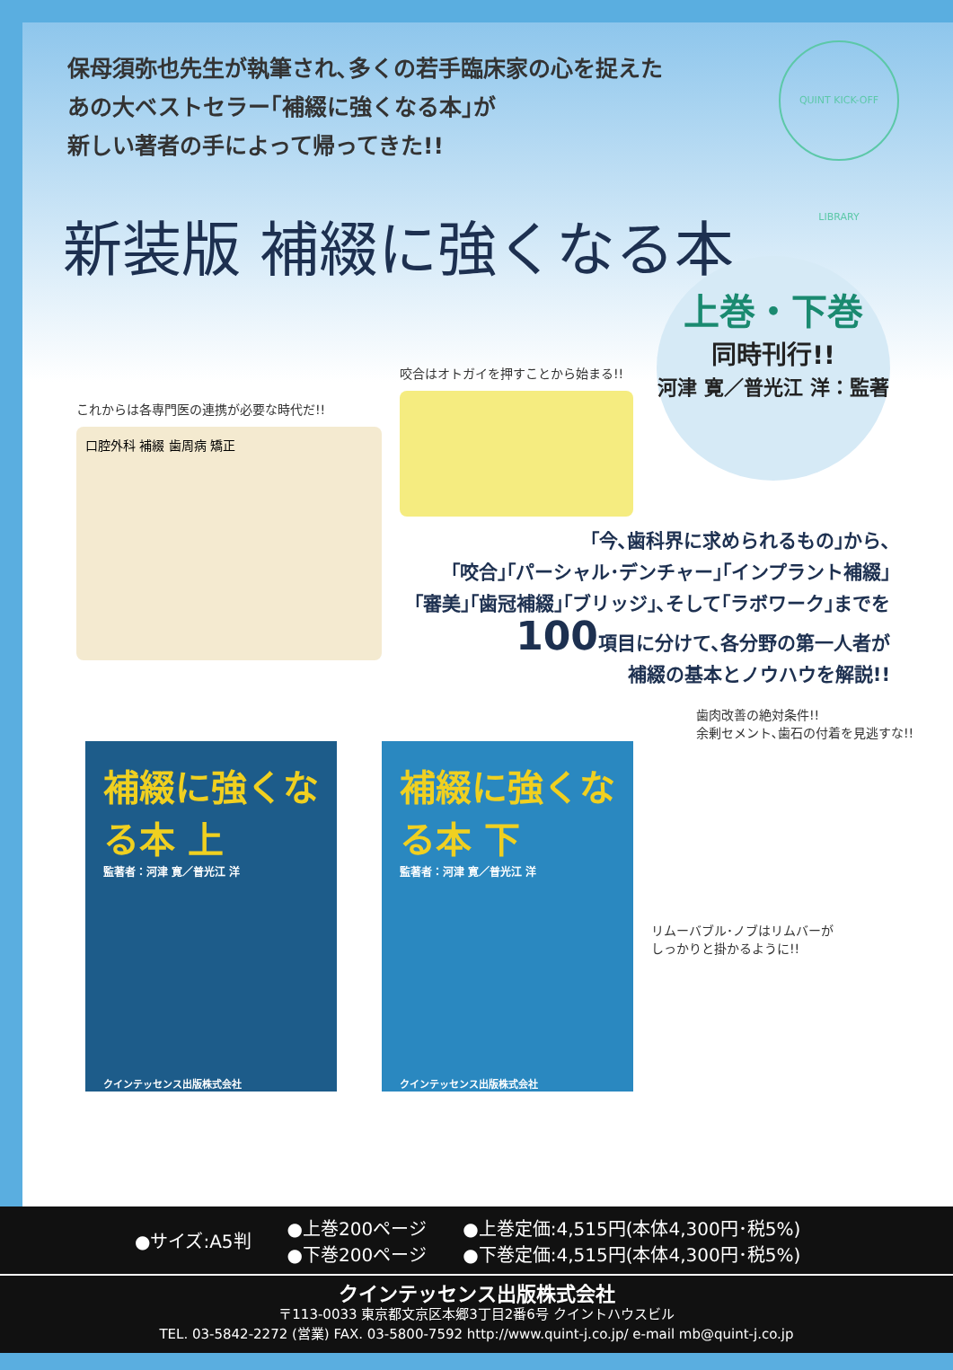保母須弥也先生が執筆され､多くの若手臨床家の心を捉えた
あの大ベストセラー｢補綴に強くなる本｣が
新しい著者の手によって帰ってきた!!
QUINT KICK-OFF LIBRARY
新装版 補綴に強くなる本
上巻・下巻
同時刊行!!
河津 寛／普光江 洋：監著
これからは各専門医の連携が必要な時代だ!!
口腔外科 補綴 歯周病 矯正
咬合はオトガイを押すことから始まる!!
｢今､歯科界に求められるもの｣から､
｢咬合｣｢パーシャル･デンチャー｣｢インプラント補綴｣
｢審美｣｢歯冠補綴｣｢ブリッジ｣､そして｢ラボワーク｣までを
100項目に分けて､各分野の第一人者が
補綴の基本とノウハウを解説!!
補綴に強くなる本 上
監著者：河津 寛／普光江 洋
クインテッセンス出版株式会社
補綴に強くなる本 下
監著者：河津 寛／普光江 洋
クインテッセンス出版株式会社
歯肉改善の絶対条件!!
余剰セメント､歯石の付着を見逃すな!!
リムーバブル･ノブはリムバーが
しっかりと掛かるように!!
●サイズ:A5判
●上巻200ページ
●下巻200ページ
●上巻定価:4,515円(本体4,300円･税5%)
●下巻定価:4,515円(本体4,300円･税5%)
クインテッセンス出版株式会社
〒113-0033 東京都文京区本郷3丁目2番6号 クイントハウスビル
TEL. 03-5842-2272 (営業) FAX. 03-5800-7592 http://www.quint-j.co.jp/ e-mail mb@quint-j.co.jp